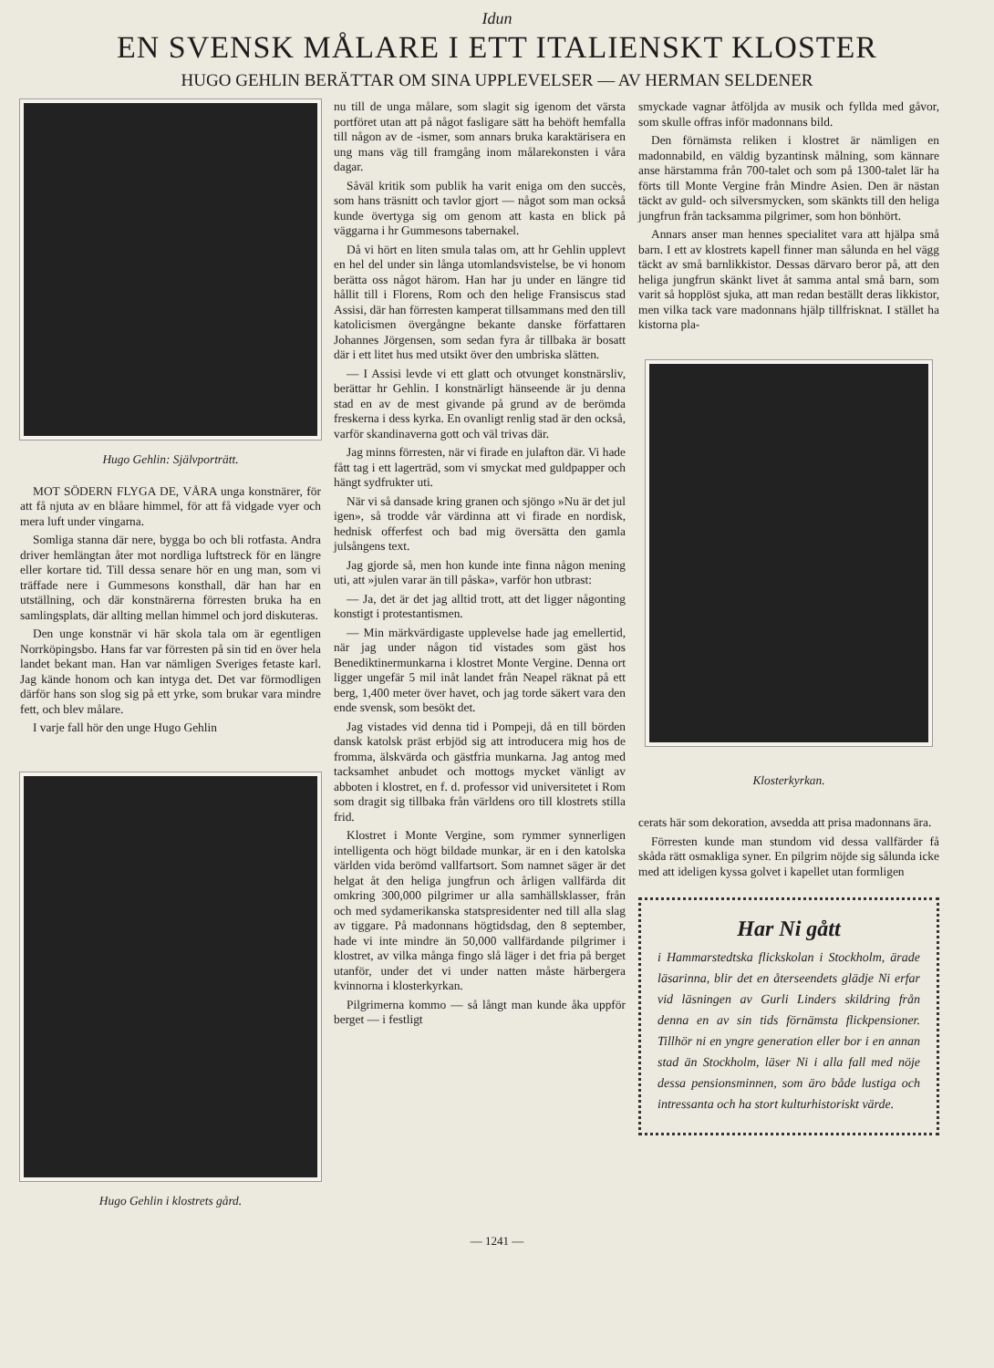Idun
EN SVENSK MÅLARE I ETT ITALIENSKT KLOSTER
HUGO GEHLIN BERÄTTAR OM SINA UPPLEVELSER — AV HERMAN SELDENER
Hugo Gehlin: Självporträtt.
MOT SÖDERN FLYGA DE, VÅRA unga konstnärer, för att få njuta av en blåare himmel, för att få vidgade vyer och mera luft under vingarna.
Somliga stanna där nere, bygga bo och bli rotfasta. Andra driver hemlängtan åter mot nordliga luftstreck för en längre eller kortare tid. Till dessa senare hör en ung man, som vi träffade nere i Gummesons konsthall, där han har en utställning, och där konstnärerna förresten bruka ha en samlingsplats, där allting mellan himmel och jord diskuteras.
Den unge konstnär vi här skola tala om är egentligen Norrköpingsbo. Hans far var förresten på sin tid en över hela landet bekant man. Han var nämligen Sveriges fetaste karl. Jag kände honom och kan intyga det. Det var förmodligen därför hans son slog sig på ett yrke, som brukar vara mindre fett, och blev målare.
I varje fall hör den unge Hugo Gehlin
Hugo Gehlin i klostrets gård.
nu till de unga målare, som slagit sig igenom det värsta portföret utan att på något fasligare sätt ha behöft hemfalla till någon av de -ismer, som annars bruka karaktärisera en ung mans väg till framgång inom målarekonsten i våra dagar.
Såväl kritik som publik ha varit eniga om den succès, som hans träsnitt och tavlor gjort — något som man också kunde övertyga sig om genom att kasta en blick på väggarna i hr Gummesons tabernakel.
Då vi hört en liten smula talas om, att hr Gehlin upplevt en hel del under sin långa utomlandsvistelse, be vi honom berätta oss något härom. Han har ju under en längre tid hållit till i Florens, Rom och den helige Fransiscus stad Assisi, där han förresten kamperat tillsammans med den till katolicismen övergångne bekante danske författaren Johannes Jörgensen, som sedan fyra år tillbaka är bosatt där i ett litet hus med utsikt över den umbriska slätten.
— I Assisi levde vi ett glatt och otvunget konstnärsliv, berättar hr Gehlin. I konstnärligt hänseende är ju denna stad en av de mest givande på grund av de berömda freskerna i dess kyrka. En ovanligt renlig stad är den också, varför skandinaverna gott och väl trivas där.
Jag minns förresten, när vi firade en julafton där. Vi hade fått tag i ett lagerträd, som vi smyckat med guldpapper och hängt sydfrukter uti.
När vi så dansade kring granen och sjöngo »Nu är det jul igen», så trodde vår värdinna att vi firade en nordisk, hednisk offerfest och bad mig översätta den gamla julsångens text.
Jag gjorde så, men hon kunde inte finna någon mening uti, att »julen varar än till påska», varför hon utbrast:
— Ja, det är det jag alltid trott, att det ligger någonting konstigt i protestantismen.
— Min märkvärdigaste upplevelse hade jag emellertid, när jag under någon tid vistades som gäst hos Benediktinermunkarna i klostret Monte Vergine. Denna ort ligger ungefär 5 mil inåt landet från Neapel räknat på ett berg, 1,400 meter över havet, och jag torde säkert vara den ende svensk, som besökt det.
Jag vistades vid denna tid i Pompeji, då en till börden dansk katolsk präst erbjöd sig att introducera mig hos de fromma, älskvärda och gästfria munkarna. Jag antog med tacksamhet anbudet och mottogs mycket vänligt av abboten i klostret, en f. d. professor vid universitetet i Rom som dragit sig tillbaka från världens oro till klostrets stilla frid.
Klostret i Monte Vergine, som rymmer synnerligen intelligenta och högt bildade munkar, är en i den katolska världen vida berömd vallfartsort. Som namnet säger är det helgat åt den heliga jungfrun och årligen vallfärda dit omkring 300,000 pilgrimer ur alla samhällsklasser, från och med sydamerikanska statspresidenter ned till alla slag av tiggare. På madonnans högtidsdag, den 8 september, hade vi inte mindre än 50,000 vallfärdande pilgrimer i klostret, av vilka många fingo slå läger i det fria på berget utanför, under det vi under natten måste härbergera kvinnorna i klosterkyrkan.
Pilgrimerna kommo — så långt man kunde åka uppför berget — i festligt
smyckade vagnar åtföljda av musik och fyllda med gåvor, som skulle offras inför madonnans bild.
Den förnämsta reliken i klostret är nämligen en madonnabild, en väldig byzantinsk målning, som kännare anse härstamma från 700-talet och som på 1300-talet lär ha förts till Monte Vergine från Mindre Asien. Den är nästan täckt av guld- och silversmycken, som skänkts till den heliga jungfrun från tacksamma pilgrimer, som hon bönhört.
Annars anser man hennes specialitet vara att hjälpa små barn. I ett av klostrets kapell finner man sålunda en hel vägg täckt av små barnlikkistor. Dessas därvaro beror på, att den heliga jungfrun skänkt livet åt samma antal små barn, som varit så hopplöst sjuka, att man redan beställt deras likkistor, men vilka tack vare madonnans hjälp tillfrisknat. I stället ha kistorna pla-
Klosterkyrkan.
cerats här som dekoration, avsedda att prisa madonnans ära.
Förresten kunde man stundom vid dessa vallfärder få skåda rätt osmakliga syner. En pilgrim nöjde sig sålunda icke med att ideligen kyssa golvet i kapellet utan formligen
Har Ni gått
i Hammarstedtska flickskolan i Stockholm, ärade läsarinna, blir det en återseendets glädje Ni erfar vid läsningen av Gurli Linders skildring från denna en av sin tids förnämsta flickpensioner. Tillhör ni en yngre generation eller bor i en annan stad än Stockholm, läser Ni i alla fall med nöje dessa pensionsminnen, som äro både lustiga och intressanta och ha stort kulturhistoriskt värde.
— 1241 —